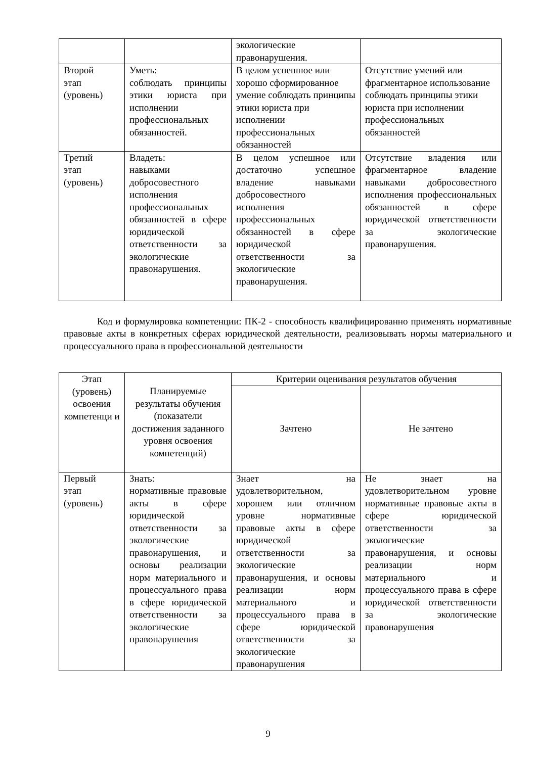| | | экологические правонарушения. | |
| Второй этап (уровень) | Уметь: соблюдать принципы этики юриста при исполнении профессиональных обязанностей. | В целом успешное или хорошо сформированное умение соблюдать принципы этики юриста при исполнении профессиональных обязанностей | Отсутствие умений или фрагментарное использование соблюдать принципы этики юриста при исполнении профессиональных обязанностей |
| Третий этап (уровень) | Владеть: навыками добросовестного исполнения профессиональных обязанностей в сфере юридической ответственности за экологические правонарушения. | В целом успешное или достаточно успешное владение навыками добросовестного исполнения профессиональных обязанностей в сфере юридической ответственности за экологические правонарушения. | Отсутствие владения или фрагментарное владение навыками добросовестного исполнения профессиональных обязанностей в сфере юридической ответственности за экологические правонарушения. |
Код и формулировка компетенции: ПК-2 - способность квалифицированно применять нормативные правовые акты в конкретных сферах юридической деятельности, реализовывать нормы материального и процессуального права в профессиональной деятельности
| Этап (уровень) освоения компетенци и | Планируемые результаты обучения (показатели достижения заданного уровня освоения компетенций) | Критерии оценивания результатов обучения | |
| --- | --- | --- | --- |
| | | Зачтено | Не зачтено |
| Первый этап (уровень) | Знать: нормативные правовые акты в сфере юридической ответственности за экологические правонарушения, и основы реализации норм материального и процессуального права в сфере юридической ответственности за экологические правонарушения | Знает на удовлетворительном, хорошем или отличном уровне нормативные правовые акты в сфере юридической ответственности за экологические правонарушения, и основы реализации норм материального и процессуального права в сфере юридической ответственности за экологические правонарушения | Не знает на удовлетворительном уровне нормативные правовые акты в сфере юридической ответственности за экологические правонарушения, и основы реализации норм материального и процессуального права в сфере юридической ответственности за экологические правонарушения |
9